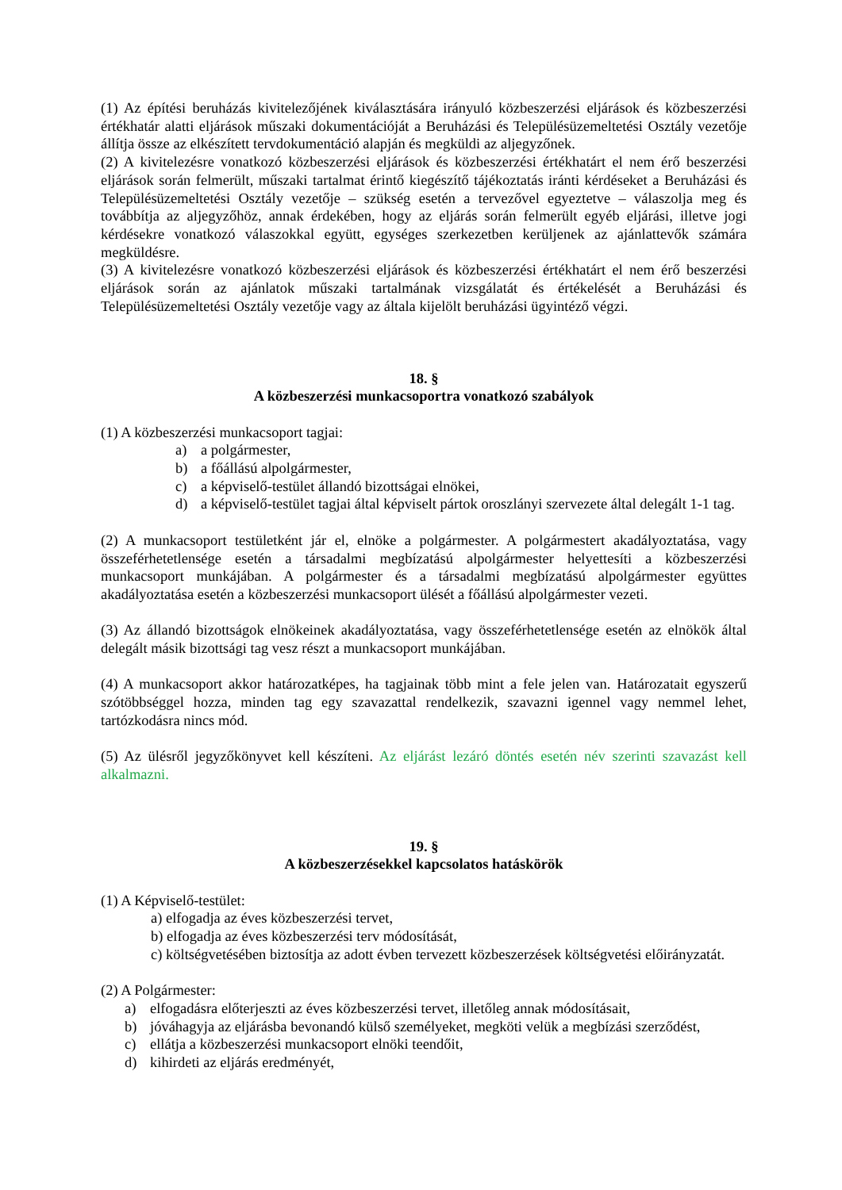(1) Az építési beruházás kivitelezőjének kiválasztására irányuló közbeszerzési eljárások és közbeszerzési értékhatár alatti eljárások műszaki dokumentációját a Beruházási és Településüzemeltetési Osztály vezetője állítja össze az elkészített tervdokumentáció alapján és megküldi az aljegyzőnek.
(2) A kivitelezésre vonatkozó közbeszerzési eljárások és közbeszerzési értékhatárt el nem érő beszerzési eljárások során felmerült, műszaki tartalmat érintő kiegészítő tájékoztatás iránti kérdéseket a Beruházási és Településüzemeltetési Osztály vezetője – szükség esetén a tervezővel egyeztetve – válaszolja meg és továbbítja az aljegyzőhöz, annak érdekében, hogy az eljárás során felmerült egyéb eljárási, illetve jogi kérdésekre vonatkozó válaszokkal együtt, egységes szerkezetben kerüljenek az ajánlattevők számára megküldésre.
(3) A kivitelezésre vonatkozó közbeszerzési eljárások és közbeszerzési értékhatárt el nem érő beszerzési eljárások során az ajánlatok műszaki tartalmának vizsgálatát és értékelését a Beruházási és Településüzemeltetési Osztály vezetője vagy az általa kijelölt beruházási ügyintéző végzi.
18. §
A közbeszerzési munkacsoportra vonatkozó szabályok
(1) A közbeszerzési munkacsoport tagjai:
a) a polgármester,
b) a főállású alpolgármester,
c) a képviselő-testület állandó bizottságai elnökei,
d) a képviselő-testület tagjai által képviselt pártok oroszlányi szervezete által delegált 1-1 tag.
(2) A munkacsoport testületként jár el, elnöke a polgármester. A polgármestert akadályoztatása, vagy összeférhetetlensége esetén a társadalmi megbízatású alpolgármester helyettesíti a közbeszerzési munkacsoport munkájában. A polgármester és a társadalmi megbízatású alpolgármester együttes akadályoztatása esetén a közbeszerzési munkacsoport ülését a főállású alpolgármester vezeti.
(3) Az állandó bizottságok elnökeinek akadályoztatása, vagy összeférhetetlensége esetén az elnökök által delegált másik bizottsági tag vesz részt a munkacsoport munkájában.
(4) A munkacsoport akkor határozatképes, ha tagjainak több mint a fele jelen van. Határozatait egyszerű szótöbbséggel hozza, minden tag egy szavazattal rendelkezik, szavazni igennel vagy nemmel lehet, tartózkodásra nincs mód.
(5) Az ülésről jegyzőkönyvet kell készíteni. Az eljárást lezáró döntés esetén név szerinti szavazást kell alkalmazni.
19. §
A közbeszerzésekkel kapcsolatos hatáskörök
(1) A Képviselő-testület:
a) elfogadja az éves közbeszerzési tervet,
b) elfogadja az éves közbeszerzési terv módosítását,
c) költségvetésében biztosítja az adott évben tervezett közbeszerzések költségvetési előirányzatát.
(2) A Polgármester:
a) elfogadásra előterjeszti az éves közbeszerzési tervet, illetőleg annak módosításait,
b) jóváhagyja az eljárásba bevonandó külső személyeket, megköti velük a megbízási szerződést,
c) ellátja a közbeszerzési munkacsoport elnöki teendőit,
d) kihirdeti az eljárás eredményét,